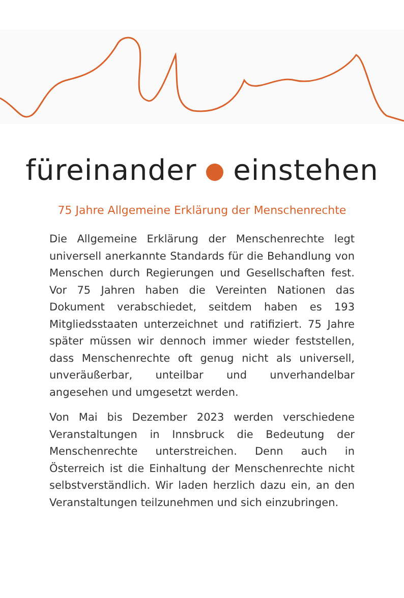füreinander einstehen
75 Jahre Allgemeine Erklärung der Menschenrechte
Die Allgemeine Erklärung der Menschenrechte legt universell anerkannte Standards für die Behandlung von Menschen durch Regierungen und Gesellschaften fest. Vor 75 Jahren haben die Vereinten Nationen das Dokument verabschiedet, seitdem haben es 193 Mitgliedsstaaten unterzeichnet und ratifiziert. 75 Jahre später müssen wir dennoch immer wieder feststellen, dass Menschenrechte oft genug nicht als universell, unveräußerbar, unteilbar und unverhandelbar angesehen und umgesetzt werden.
Von Mai bis Dezember 2023 werden verschiedene Veranstaltungen in Innsbruck die Bedeutung der Menschenrechte unterstreichen. Denn auch in Österreich ist die Einhaltung der Menschenrechte nicht selbstverständlich. Wir laden herzlich dazu ein, an den Veranstaltungen teilzunehmen und sich einzubringen.